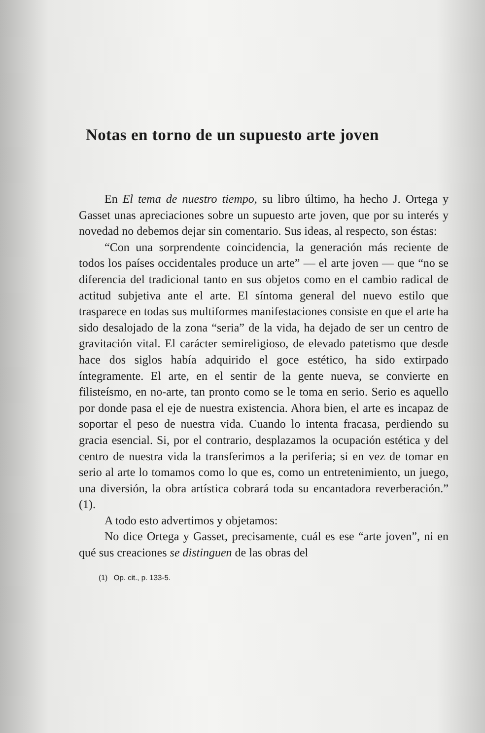Notas en torno de un supuesto arte joven
En El tema de nuestro tiempo, su libro último, ha hecho J. Ortega y Gasset unas apreciaciones sobre un supuesto arte joven, que por su interés y novedad no debemos dejar sin comentario. Sus ideas, al respecto, son éstas:
“Con una sorprendente coincidencia, la generación más reciente de todos los países occidentales produce un arte” — el arte joven — que “no se diferencia del tradicional tanto en sus objetos como en el cambio radical de actitud subjetiva ante el arte. El síntoma general del nuevo estilo que trasparece en todas sus multiformes manifestaciones consiste en que el arte ha sido desalojado de la zona “seria” de la vida, ha dejado de ser un centro de gravitación vital. El carácter semireligioso, de elevado patetismo que desde hace dos siglos había adquirido el goce estético, ha sido extirpado íntegramente. El arte, en el sentir de la gente nueva, se convierte en filisteísmo, en no-arte, tan pronto como se le toma en serio. Serio es aquello por donde pasa el eje de nuestra existencia. Ahora bien, el arte es incapaz de soportar el peso de nuestra vida. Cuando lo intenta fracasa, perdiendo su gracia esencial. Si, por el contrario, desplazamos la ocupación estética y del centro de nuestra vida la transferimos a la periferia; si en vez de tomar en serio al arte lo tomamos como lo que es, como un entretenimiento, un juego, una diversión, la obra artística cobrará toda su encantadora reverberación.” (1).
A todo esto advertimos y objetamos:
No dice Ortega y Gasset, precisamente, cuál es ese “arte joven”, ni en qué sus creaciones se distinguen de las obras del
(1) Op. cit., p. 133-5.